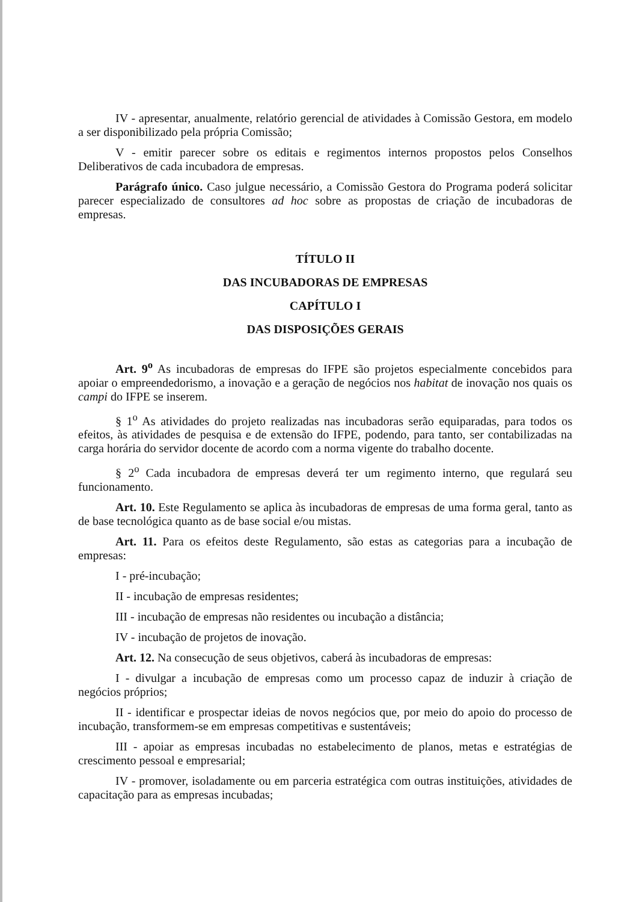IV - apresentar, anualmente, relatório gerencial de atividades à Comissão Gestora, em modelo a ser disponibilizado pela própria Comissão;
V - emitir parecer sobre os editais e regimentos internos propostos pelos Conselhos Deliberativos de cada incubadora de empresas.
Parágrafo único. Caso julgue necessário, a Comissão Gestora do Programa poderá solicitar parecer especializado de consultores ad hoc sobre as propostas de criação de incubadoras de empresas.
TÍTULO II
DAS INCUBADORAS DE EMPRESAS
CAPÍTULO I
DAS DISPOSIÇÕES GERAIS
Art. 9<sup>o</sup> As incubadoras de empresas do IFPE são projetos especialmente concebidos para apoiar o empreendedorismo, a inovação e a geração de negócios nos habitat de inovação nos quais os campi do IFPE se inserem.
§ 1<sup>o</sup> As atividades do projeto realizadas nas incubadoras serão equiparadas, para todos os efeitos, às atividades de pesquisa e de extensão do IFPE, podendo, para tanto, ser contabilizadas na carga horária do servidor docente de acordo com a norma vigente do trabalho docente.
§ 2<sup>o</sup> Cada incubadora de empresas deverá ter um regimento interno, que regulará seu funcionamento.
Art. 10. Este Regulamento se aplica às incubadoras de empresas de uma forma geral, tanto as de base tecnológica quanto as de base social e/ou mistas.
Art. 11. Para os efeitos deste Regulamento, são estas as categorias para a incubação de empresas:
I - pré-incubação;
II - incubação de empresas residentes;
III - incubação de empresas não residentes ou incubação a distância;
IV - incubação de projetos de inovação.
Art. 12. Na consecução de seus objetivos, caberá às incubadoras de empresas:
I - divulgar a incubação de empresas como um processo capaz de induzir à criação de negócios próprios;
II - identificar e prospectar ideias de novos negócios que, por meio do apoio do processo de incubação, transformem-se em empresas competitivas e sustentáveis;
III - apoiar as empresas incubadas no estabelecimento de planos, metas e estratégias de crescimento pessoal e empresarial;
IV - promover, isoladamente ou em parceria estratégica com outras instituições, atividades de capacitação para as empresas incubadas;